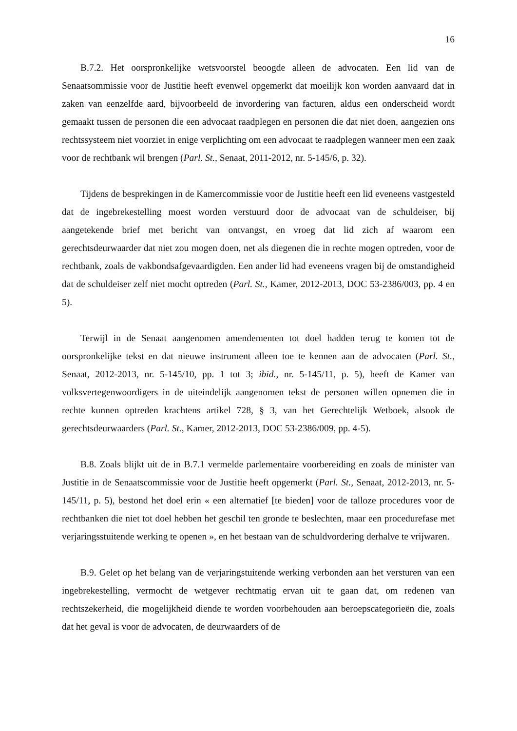16
B.7.2. Het oorspronkelijke wetsvoorstel beoogde alleen de advocaten. Een lid van de Senaatsommissie voor de Justitie heeft evenwel opgemerkt dat moeilijk kon worden aanvaard dat in zaken van eenzelfde aard, bijvoorbeeld de invordering van facturen, aldus een onderscheid wordt gemaakt tussen de personen die een advocaat raadplegen en personen die dat niet doen, aangezien ons rechtssysteem niet voorziet in enige verplichting om een advocaat te raadplegen wanneer men een zaak voor de rechtbank wil brengen (Parl. St., Senaat, 2011-2012, nr. 5-145/6, p. 32).
Tijdens de besprekingen in de Kamercommissie voor de Justitie heeft een lid eveneens vastgesteld dat de ingebrekestelling moest worden verstuurd door de advocaat van de schuldeiser, bij aangetekende brief met bericht van ontvangst, en vroeg dat lid zich af waarom een gerechtsdeurwaarder dat niet zou mogen doen, net als diegenen die in rechte mogen optreden, voor de rechtbank, zoals de vakbondsafgevaardigden. Een ander lid had eveneens vragen bij de omstandigheid dat de schuldeiser zelf niet mocht optreden (Parl. St., Kamer, 2012-2013, DOC 53-2386/003, pp. 4 en 5).
Terwijl in de Senaat aangenomen amendementen tot doel hadden terug te komen tot de oorspronkelijke tekst en dat nieuwe instrument alleen toe te kennen aan de advocaten (Parl. St., Senaat, 2012-2013, nr. 5-145/10, pp. 1 tot 3; ibid., nr. 5-145/11, p. 5), heeft de Kamer van volksvertegenwoordigers in de uiteindelijk aangenomen tekst de personen willen opnemen die in rechte kunnen optreden krachtens artikel 728, § 3, van het Gerechtelijk Wetboek, alsook de gerechtsdeurwaarders (Parl. St., Kamer, 2012-2013, DOC 53-2386/009, pp. 4-5).
B.8. Zoals blijkt uit de in B.7.1 vermelde parlementaire voorbereiding en zoals de minister van Justitie in de Senaatscommissie voor de Justitie heeft opgemerkt (Parl. St., Senaat, 2012-2013, nr. 5-145/11, p. 5), bestond het doel erin « een alternatief [te bieden] voor de talloze procedures voor de rechtbanken die niet tot doel hebben het geschil ten gronde te beslechten, maar een procedurefase met verjaringsstuitende werking te openen », en het bestaan van de schuldvordering derhalve te vrijwaren.
B.9. Gelet op het belang van de verjaringstuitende werking verbonden aan het versturen van een ingebrekestelling, vermocht de wetgever rechtmatig ervan uit te gaan dat, om redenen van rechtszekerheid, die mogelijkheid diende te worden voorbehouden aan beroepscategorieën die, zoals dat het geval is voor de advocaten, de deurwaarders of de